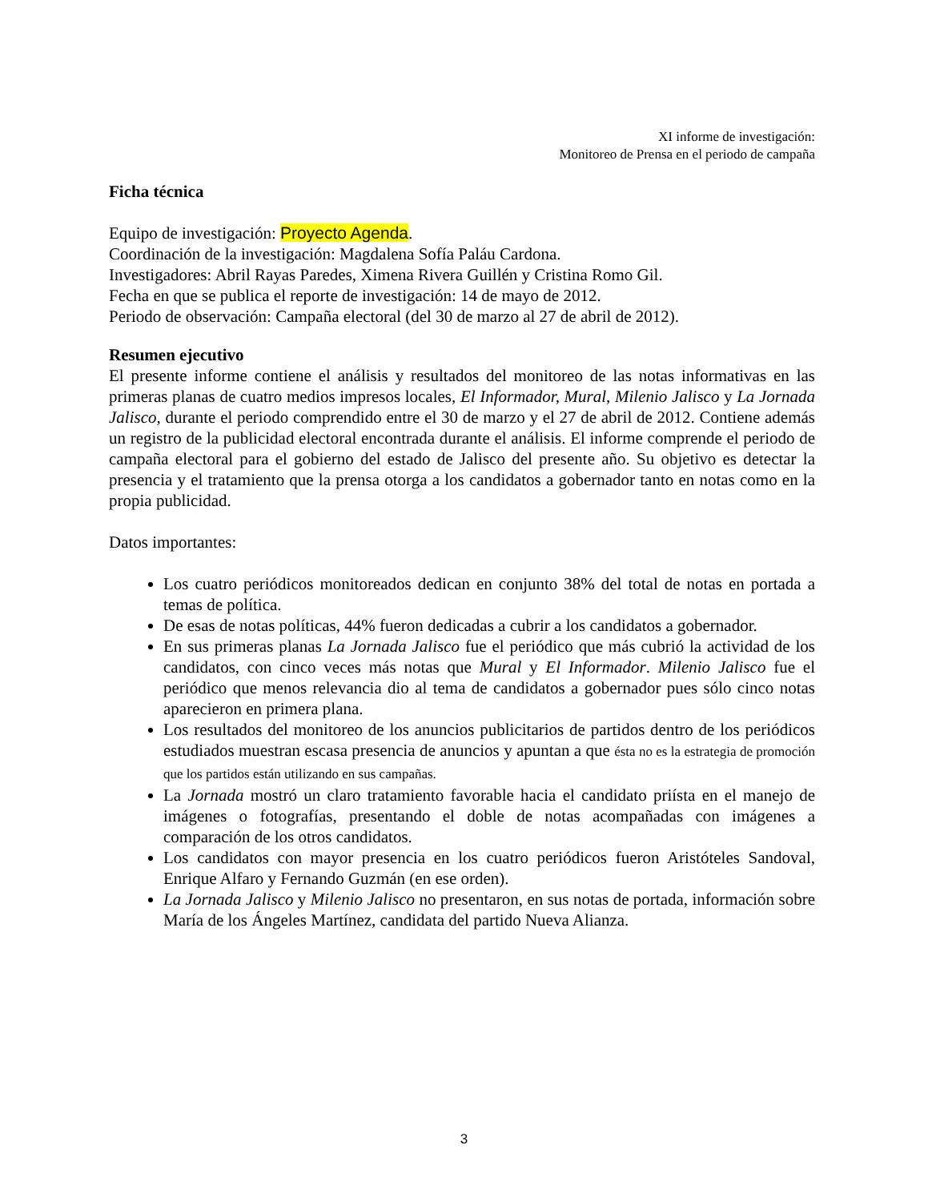XI informe de investigación:
Monitoreo de Prensa en el periodo de campaña
Ficha técnica
Equipo de investigación: Proyecto Agenda.
Coordinación de la investigación: Magdalena Sofía Paláu Cardona.
Investigadores: Abril Rayas Paredes, Ximena Rivera Guillén y Cristina Romo Gil.
Fecha en que se publica el reporte de investigación: 14 de mayo de 2012.
Periodo de observación: Campaña electoral (del 30 de marzo al 27 de abril de 2012).
Resumen ejecutivo
El presente informe contiene el análisis y resultados del monitoreo de las notas informativas en las primeras planas de cuatro medios impresos locales, El Informador, Mural, Milenio Jalisco y La Jornada Jalisco, durante el periodo comprendido entre el 30 de marzo y el 27 de abril de 2012. Contiene además un registro de la publicidad electoral encontrada durante el análisis. El informe comprende el periodo de campaña electoral para el gobierno del estado de Jalisco del presente año. Su objetivo es detectar la presencia y el tratamiento que la prensa otorga a los candidatos a gobernador tanto en notas como en la propia publicidad.
Datos importantes:
Los cuatro periódicos monitoreados dedican en conjunto 38% del total de notas en portada a temas de política.
De esas de notas políticas, 44% fueron dedicadas a cubrir a los candidatos a gobernador.
En sus primeras planas La Jornada Jalisco fue el periódico que más cubrió la actividad de los candidatos, con cinco veces más notas que Mural y El Informador. Milenio Jalisco fue el periódico que menos relevancia dio al tema de candidatos a gobernador pues sólo cinco notas aparecieron en primera plana.
Los resultados del monitoreo de los anuncios publicitarios de partidos dentro de los periódicos estudiados muestran escasa presencia de anuncios y apuntan a que ésta no es la estrategia de promoción que los partidos están utilizando en sus campañas.
La Jornada mostró un claro tratamiento favorable hacia el candidato priísta en el manejo de imágenes o fotografías, presentando el doble de notas acompañadas con imágenes a comparación de los otros candidatos.
Los candidatos con mayor presencia en los cuatro periódicos fueron Aristóteles Sandoval, Enrique Alfaro y Fernando Guzmán (en ese orden).
La Jornada Jalisco y Milenio Jalisco no presentaron, en sus notas de portada, información sobre María de los Ángeles Martínez, candidata del partido Nueva Alianza.
3